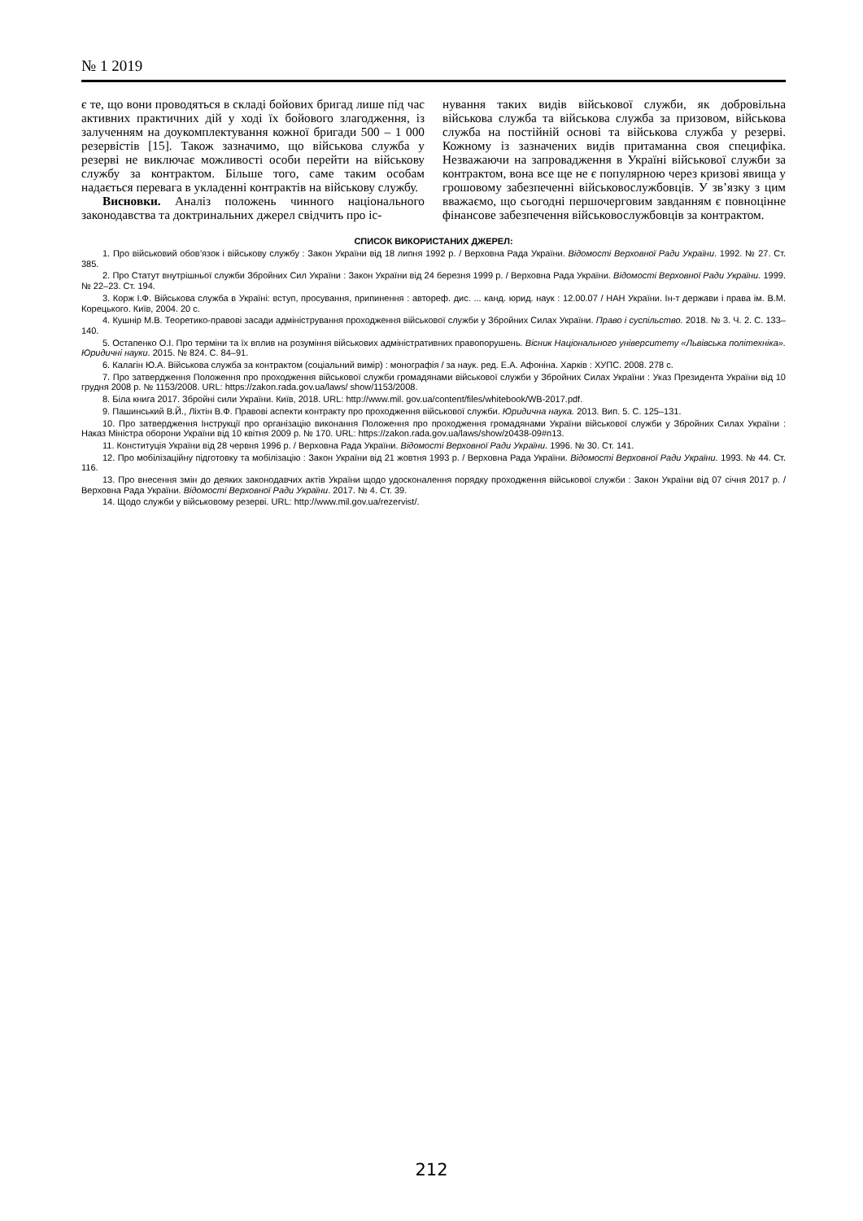№ 1 2019
є те, що вони проводяться в складі бойових бригад лише під час активних практичних дій у ході їх бойового злагодження, із залученням на доукомплектування кожної бригади 500 – 1 000 резервістів [15]. Також зазначимо, що військова служба у резерві не виключає можливості особи перейти на військову службу за контрактом. Більше того, саме таким особам надається перевага в укладенні контрактів на військову службу.
Висновки. Аналіз положень чинного національного законодавства та доктринальних джерел свідчить про іс-
нування таких видів військової служби, як добровільна військова служба та військова служба за призовом, військова служба на постійній основі та військова служба у резерві. Кожному із зазначених видів притаманна своя специфіка. Незважаючи на запровадження в Україні військової служби за контрактом, вона все ще не є популярною через кризові явища у грошовому забезпеченні військовослужбовців. У зв’язку з цим вважаємо, що сьогодні першочерговим завданням є повноцінне фінансове забезпечення військовослужбовців за контрактом.
СПИСОК ВИКОРИСТАНИХ ДЖЕРЕЛ:
1. Про військовий обов’язок і військову службу : Закон України від 18 липня 1992 р. / Верховна Рада України. Відомості Верховної Ради України. 1992. № 27. Ст. 385.
2. Про Статут внутрішньої служби Збройних Сил України : Закон України від 24 березня 1999 р. / Верховна Рада України. Відомості Верховної Ради України. 1999. № 22–23. Ст. 194.
3. Корж І.Ф. Військова служба в Україні: вступ, просування, припинення : автореф. дис. ... канд. юрид. наук : 12.00.07 / НАН України. Ін-т держави і права ім. В.М. Корецького. Київ, 2004. 20 с.
4. Кушнір М.В. Теоретико-правові засади адміністрування проходження військової служби у Збройних Силах України. Право і суспільство. 2018. № 3. Ч. 2. С. 133–140.
5. Остапенко О.І. Про терміни та їх вплив на розуміння військових адміністративних правопорушень. Вісник Національного університету «Львівська політехніка». Юридичні науки. 2015. № 824. С. 84–91.
6. Калагін Ю.А. Військова служба за контрактом (соціальний вимір) : монографія / за наук. ред. Е.А. Афоніна. Харків : ХУПС. 2008. 278 с.
7. Про затвердження Положення про проходження військової служби громадянами військової служби у Збройних Силах України : Указ Президента України від 10 грудня 2008 р. № 1153/2008. URL: https://zakon.rada.gov.ua/laws/ show/1153/2008.
8. Біла книга 2017. Збройні сили України. Київ, 2018. URL: http://www.mil. gov.ua/content/files/whitebook/WB-2017.pdf.
9. Пашинський В.Й., Ліхтін В.Ф. Правові аспекти контракту про проходження військової служби. Юридична наука. 2013. Вип. 5. С. 125–131.
10. Про затвердження Інструкції про організацію виконання Положення про проходження громадянами України військової служби у Збройних Силах України : Наказ Міністра оборони України від 10 квітня 2009 р. № 170. URL: https://zakon.rada.gov.ua/laws/show/z0438-09#n13.
11. Конституція України від 28 червня 1996 р. / Верховна Рада України. Відомості Верховної Ради України. 1996. № 30. Ст. 141.
12. Про мобілізаційну підготовку та мобілізацію : Закон України від 21 жовтня 1993 р. / Верховна Рада України. Відомості Верховної Ради України. 1993. № 44. Ст. 116.
13. Про внесення змін до деяких законодавчих актів України щодо удосконалення порядку проходження військової служби : Закон України від 07 січня 2017 р. / Верховна Рада України. Відомості Верховної Ради України. 2017. № 4. Ст. 39.
14. Щодо служби у військовому резерві. URL: http://www.mil.gov.ua/rezervist/.
212